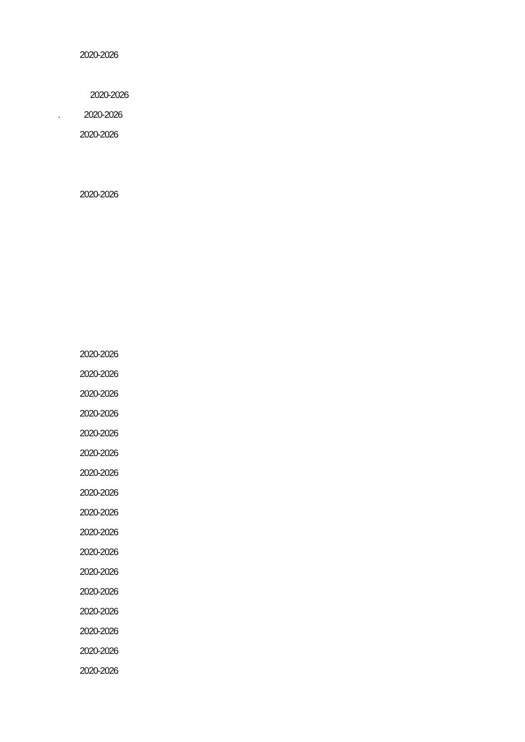2020-2026
2020-2026
. 2020-2026
2020-2026
2020-2026
2020-2026
2020-2026
2020-2026
2020-2026
2020-2026
2020-2026
2020-2026
2020-2026
2020-2026
2020-2026
2020-2026
2020-2026
2020-2026
2020-2026
2020-2026
2020-2026
2020-2026